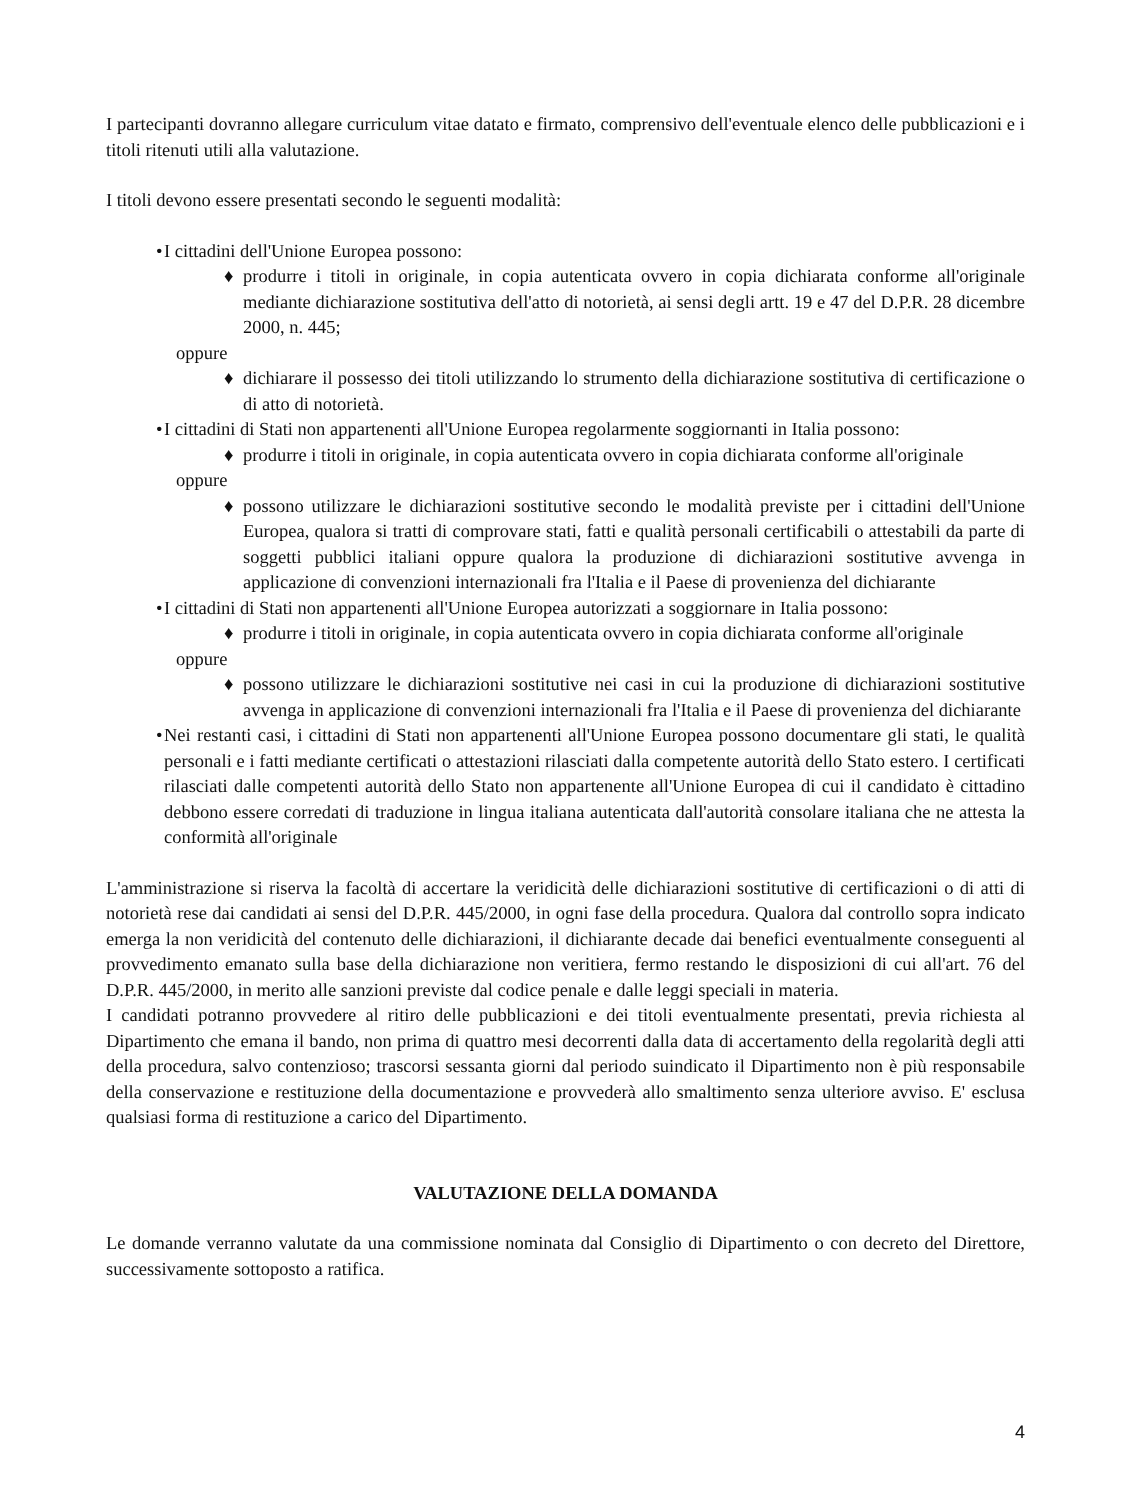I partecipanti dovranno allegare curriculum vitae datato e firmato, comprensivo dell'eventuale elenco delle pubblicazioni e i titoli ritenuti utili alla valutazione.
I titoli devono essere presentati secondo le seguenti modalità:
•
I cittadini dell'Unione Europea possono:
♦ produrre i titoli in originale, in copia autenticata ovvero in copia dichiarata conforme all'originale mediante dichiarazione sostitutiva dell'atto di notorietà, ai sensi degli artt. 19 e 47 del D.P.R. 28 dicembre 2000, n. 445;
oppure
♦ dichiarare il possesso dei titoli utilizzando lo strumento della dichiarazione sostitutiva di certificazione o di atto di notorietà.
•
I cittadini di Stati non appartenenti all'Unione Europea regolarmente soggiornanti in Italia possono:
♦ produrre i titoli in originale, in copia autenticata ovvero in copia dichiarata conforme all'originale
oppure
♦ possono utilizzare le dichiarazioni sostitutive secondo le modalità previste per i cittadini dell'Unione Europea, qualora si tratti di comprovare stati, fatti e qualità personali certificabili o attestabili da parte di soggetti pubblici italiani oppure qualora la produzione di dichiarazioni sostitutive avvenga in applicazione di convenzioni internazionali fra l'Italia e il Paese di provenienza del dichiarante
•
I cittadini di Stati non appartenenti all'Unione Europea autorizzati a soggiornare in Italia possono:
♦ produrre i titoli in originale, in copia autenticata ovvero in copia dichiarata conforme all'originale
oppure
♦ possono utilizzare le dichiarazioni sostitutive nei casi in cui la produzione di dichiarazioni sostitutive avvenga in applicazione di convenzioni internazionali fra l'Italia e il Paese di provenienza del dichiarante
•
Nei restanti casi, i cittadini di Stati non appartenenti all'Unione Europea possono documentare gli stati, le qualità personali e i fatti mediante certificati o attestazioni rilasciati dalla competente autorità dello Stato estero. I certificati rilasciati dalle competenti autorità dello Stato non appartenente all'Unione Europea di cui il candidato è cittadino debbono essere corredati di traduzione in lingua italiana autenticata dall'autorità consolare italiana che ne attesta la conformità all'originale
L'amministrazione si riserva la facoltà di accertare la veridicità delle dichiarazioni sostitutive di certificazioni o di atti di notorietà rese dai candidati ai sensi del D.P.R. 445/2000, in ogni fase della procedura. Qualora dal controllo sopra indicato emerga la non veridicità del contenuto delle dichiarazioni, il dichiarante decade dai benefici eventualmente conseguenti al provvedimento emanato sulla base della dichiarazione non veritiera, fermo restando le disposizioni di cui all'art. 76 del D.P.R. 445/2000, in merito alle sanzioni previste dal codice penale e dalle leggi speciali in materia.
I candidati potranno provvedere al ritiro delle pubblicazioni e dei titoli eventualmente presentati, previa richiesta al Dipartimento che emana il bando, non prima di quattro mesi decorrenti dalla data di accertamento della regolarità degli atti della procedura, salvo contenzioso; trascorsi sessanta giorni dal periodo suindicato il Dipartimento non è più responsabile della conservazione e restituzione della documentazione e provvederà allo smaltimento senza ulteriore avviso. E' esclusa qualsiasi forma di restituzione a carico del Dipartimento.
VALUTAZIONE DELLA DOMANDA
Le domande verranno valutate da una commissione nominata dal Consiglio di Dipartimento o con decreto del Direttore, successivamente sottoposto a ratifica.
4